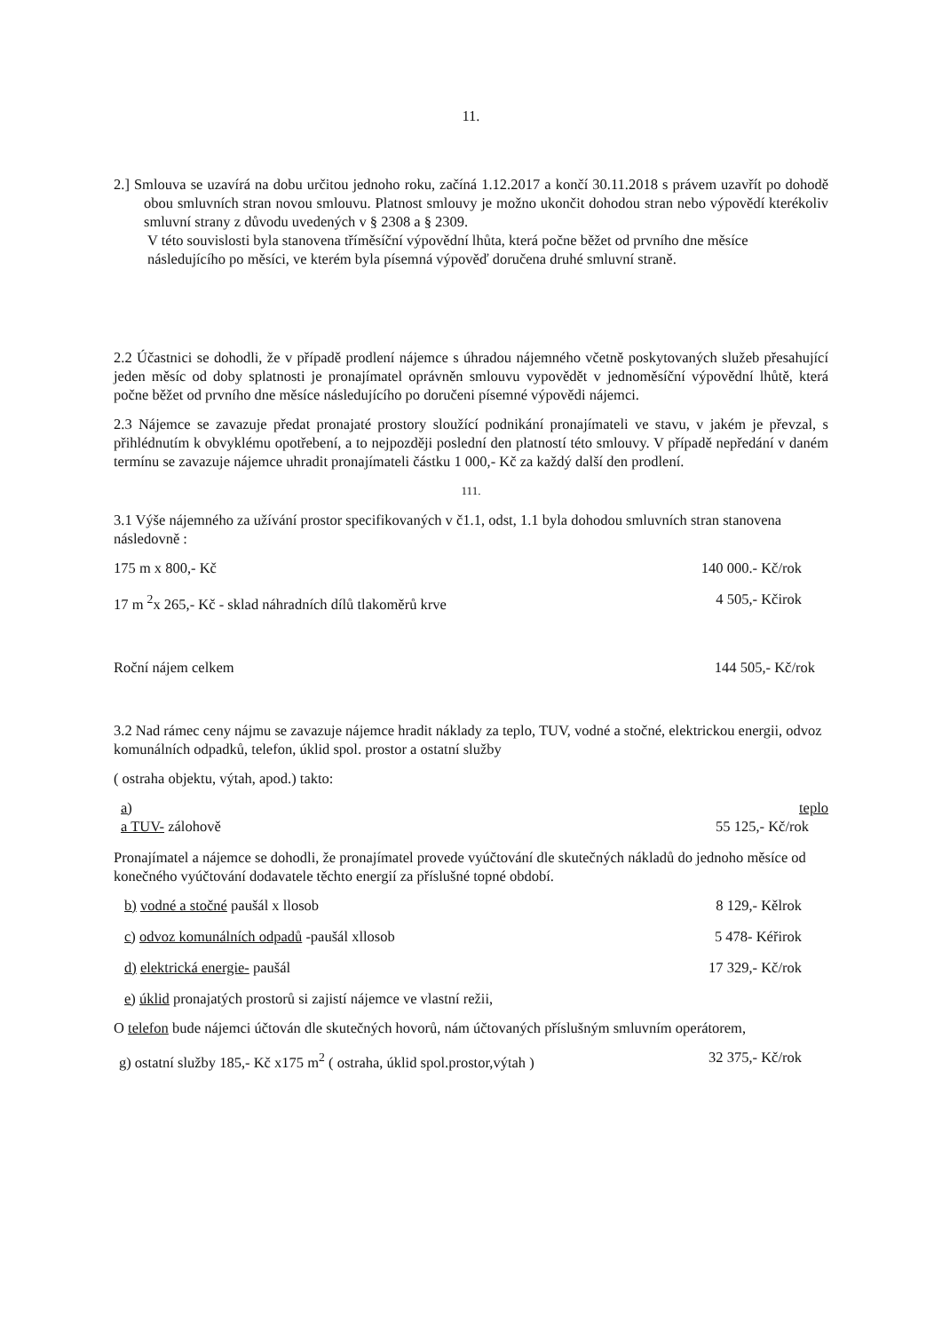11.
2.] Smlouva se uzavírá na dobu určitou jednoho roku, začíná 1.12.2017 a končí 30.11.2018 s právem uzavřít po dohodě obou smluvních stran novou smlouvu. Platnost smlouvy je možno ukončit dohodou stran nebo výpovědí kterékoliv smluvní strany z důvodu uvedených v § 2308 a § 2309.
V této souvislosti byla stanovena tříměsíční výpovědní lhůta, která počne běžet od prvního dne měsíce následujícího po měsíci, ve kterém byla písemná výpověď doručena druhé smluvní straně.
2.2 Účastnici se dohodli, že v případě prodlení nájemce s úhradou nájemného včetně poskytovaných služeb přesahující jeden měsíc od doby splatnosti je pronajímatel oprávněn smlouvu vypovědět v jednoměsíční výpovědní lhůtě, která počne běžet od prvního dne měsíce následujícího po doručeni písemné výpovědi nájemci.
2.3 Nájemce se zavazuje předat pronajaté prostory sloužící podnikání pronajímateli ve stavu, v jakém je převzal, s přihlédnutím k obvyklému opotřebení, a to nejpozději poslední den platností této smlouvy. V případě nepředání v daném termínu se zavazuje nájemce uhradit pronajímateli částku 1 000,- Kč za každý další den prodlení.
111.
3.1 Výše nájemného za užívání prostor specifikovaných v č1.1, odst, 1.1 byla dohodou smluvních stran stanovena následovně :
175 m x 800,- Kč 140 000.- Kč/rok
17 m <sup>2</sup>x 265,- Kč - sklad náhradních dílů tlakoměrů krve 4 505,- Kčirok
Roční nájem celkem 144 505,- Kč/rok
3.2 Nad rámec ceny nájmu se zavazuje nájemce hradit náklady za teplo, TUV, vodné a stočné, elektrickou energii, odvoz komunálních odpadků, telefon, úklid spol. prostor a ostatní služby
( ostraha objektu, výtah, apod.) takto:
a) teplo
a TUV- zálohově 55 125,- Kč/rok
Pronajímatel a nájemce se dohodli, že pronajímatel provede vyúčtování dle skutečných nákladů do jednoho měsíce od konečného vyúčtování dodavatele těchto energií za příslušné topné období.
b) vodné a stočné paušál x llosob 8 129,- Kělrok
c) odvoz komunálních odpadů -paušál xllosob 5 478- Kéřirok
d) elektrická energie- paušál 17 329,- Kč/rok
e) úklid pronajatých prostorů si zajistí nájemce ve vlastní režii,
O telefon bude nájemci účtován dle skutečných hovorů, nám účtovaných příslušným smluvním operátorem,
g) ostatní služby 185,- Kč x175 m<sup>2</sup> ( ostraha, úklid spol.prostor,výtah ) 32 375,- Kč/rok